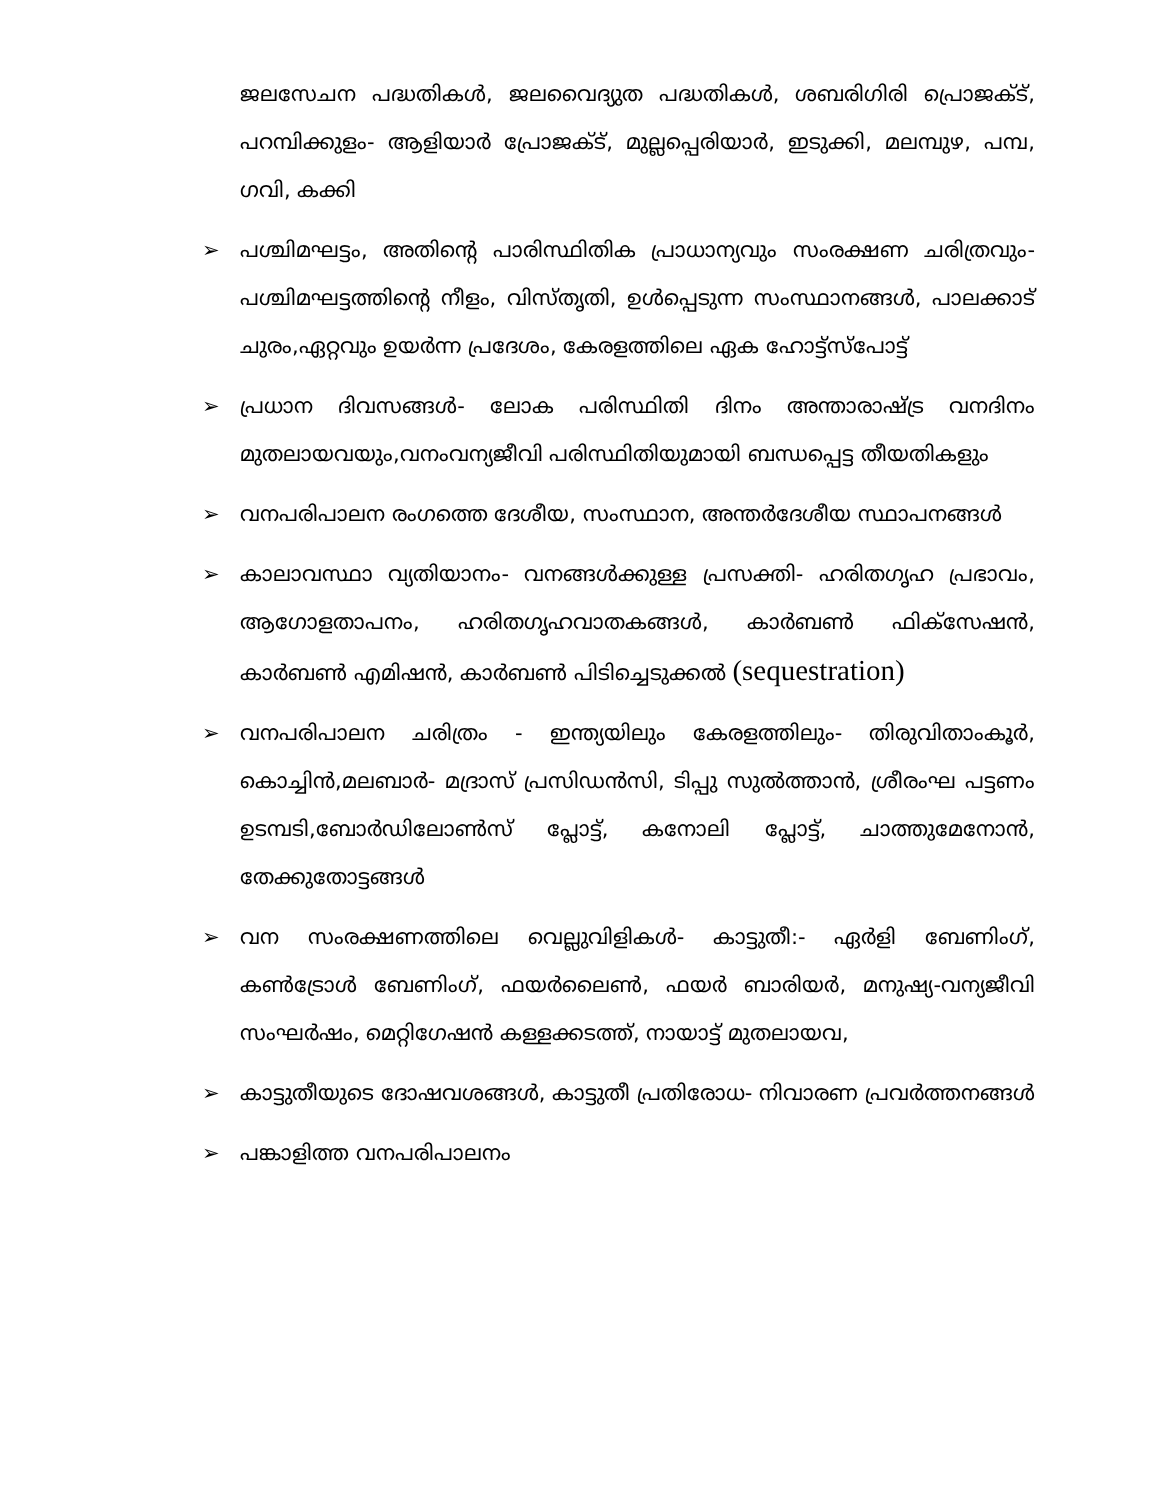ജലസേചന പദ്ധതികൾ, ജലവൈദ്യുത പദ്ധതികൾ, ശബരിഗിരി പ്രൊജക്ട്, പറമ്പിക്കുളം- ആളിയാർ പ്രോജക്ട്, മുല്ലപ്പെരിയാർ, ഇടുക്കി, മലമ്പുഴ, പമ്പ, ഗവി, കക്കി
➢ പശ്ചിമഘട്ടം, അതിന്റെ പാരിസ്ഥിതിക പ്രാധാന്യവും സംരക്ഷണ ചരിത്രവും- പശ്ചിമഘട്ടത്തിന്റെ നീളം, വിസ്തൃതി, ഉൾപ്പെടുന്ന സംസ്ഥാനങ്ങൾ, പാലക്കാട് ചുരം,ഏറ്റവും ഉയർന്ന പ്രദേശം, കേരളത്തിലെ ഏക ഹോട്ട്സ്പോട്ട്
➢ പ്രധാന ദിവസങ്ങൾ- ലോക പരിസ്ഥിതി ദിനം അന്താരാഷ്ട്ര വനദിനം മുതലായവയും,വനംവന്യജീവി പരിസ്ഥിതിയുമായി ബന്ധപ്പെട്ട തീയതികളും
➢ വനപരിപാലന രംഗത്തെ ദേശീയ, സംസ്ഥാന, അന്തർദേശീയ സ്ഥാപനങ്ങൾ
➢ കാലാവസ്ഥാ വ്യതിയാനം- വനങ്ങൾക്കുള്ള പ്രസക്തി- ഹരിതഗൃഹ പ്രഭാവം, ആഗോളതാപനം, ഹരിതഗൃഹവാതകങ്ങൾ, കാർബൺ ഫിക്സേഷൻ, കാർബൺ എമിഷൻ, കാർബൺ പിടിച്ചെടുക്കൽ (sequestration)
➢ വനപരിപാലന ചരിത്രം - ഇന്ത്യയിലും കേരളത്തിലും- തിരുവിതാംകൂർ, കൊച്ചിൻ,മലബാർ- മദ്രാസ് പ്രസിഡൻസി, ടിപ്പു സുൽത്താൻ, ശ്രീരംഘ പട്ടണം ഉടമ്പടി,ബോർഡിലോൺസ് പ്ലോട്ട്, കനോലി പ്ലോട്ട്, ചാത്തുമേനോൻ, തേക്കുതോട്ടങ്ങൾ
➢ വന സംരക്ഷണത്തിലെ വെല്ലുവിളികൾ- കാട്ടുതീ:- ഏർളി ബേണിംഗ്, കൺട്രോൾ ബേണിംഗ്, ഫയർലൈൺ, ഫയർ ബാരിയർ, മനുഷ്യ-വന്യജീവി സംഘർഷം, മെറ്റിഗേഷൻ കള്ളക്കടത്ത്, നായാട്ട് മുതലായവ,
➢ കാട്ടുതീയുടെ ദോഷവശങ്ങൾ, കാട്ടുതീ പ്രതിരോധ- നിവാരണ പ്രവർത്തനങ്ങൾ
➢ പങ്കാളിത്ത വനപരിപാലനം